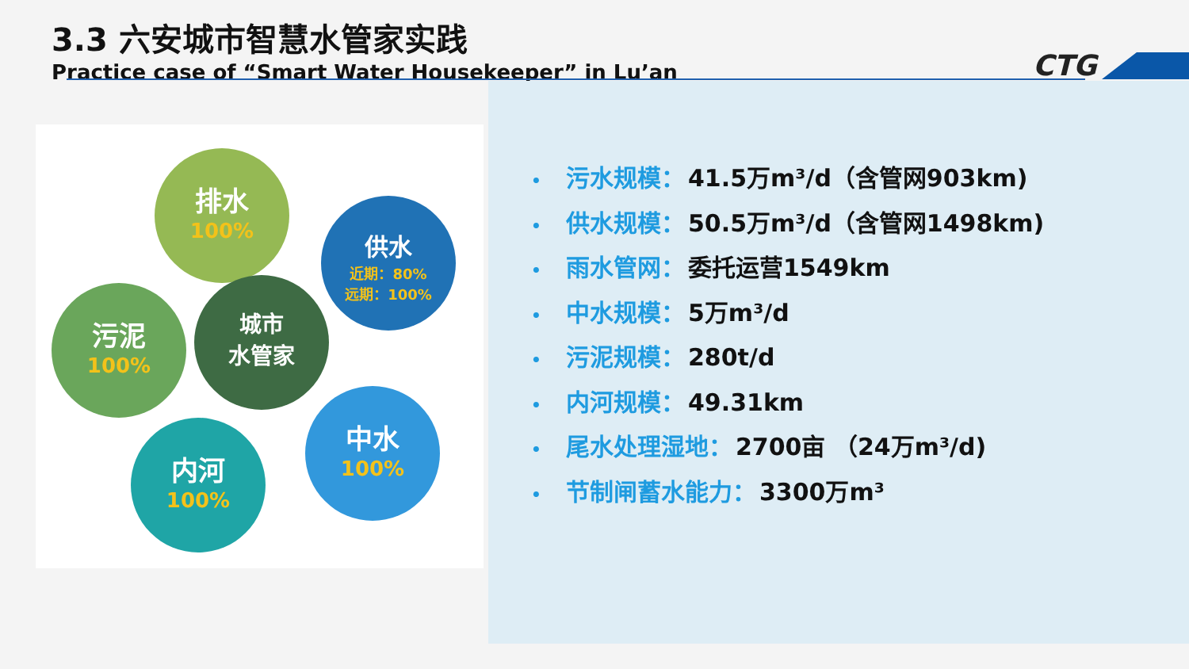3.3 六安城市智慧水管家实践
Practice case of “Smart Water Housekeeper” in Lu’an
CTG
排水
100%
供水
近期：80%
远期：100%
污泥
100%
城市
水管家
中水
100%
内河
100%
• 污水规模： 41.5万m³/d（含管网903km)
• 供水规模： 50.5万m³/d（含管网1498km)
• 雨水管网： 委托运营1549km
• 中水规模： 5万m³/d
• 污泥规模： 280t/d
• 内河规模： 49.31km
• 尾水处理湿地： 2700亩 （24万m³/d)
• 节制闸蓄水能力： 3300万m³